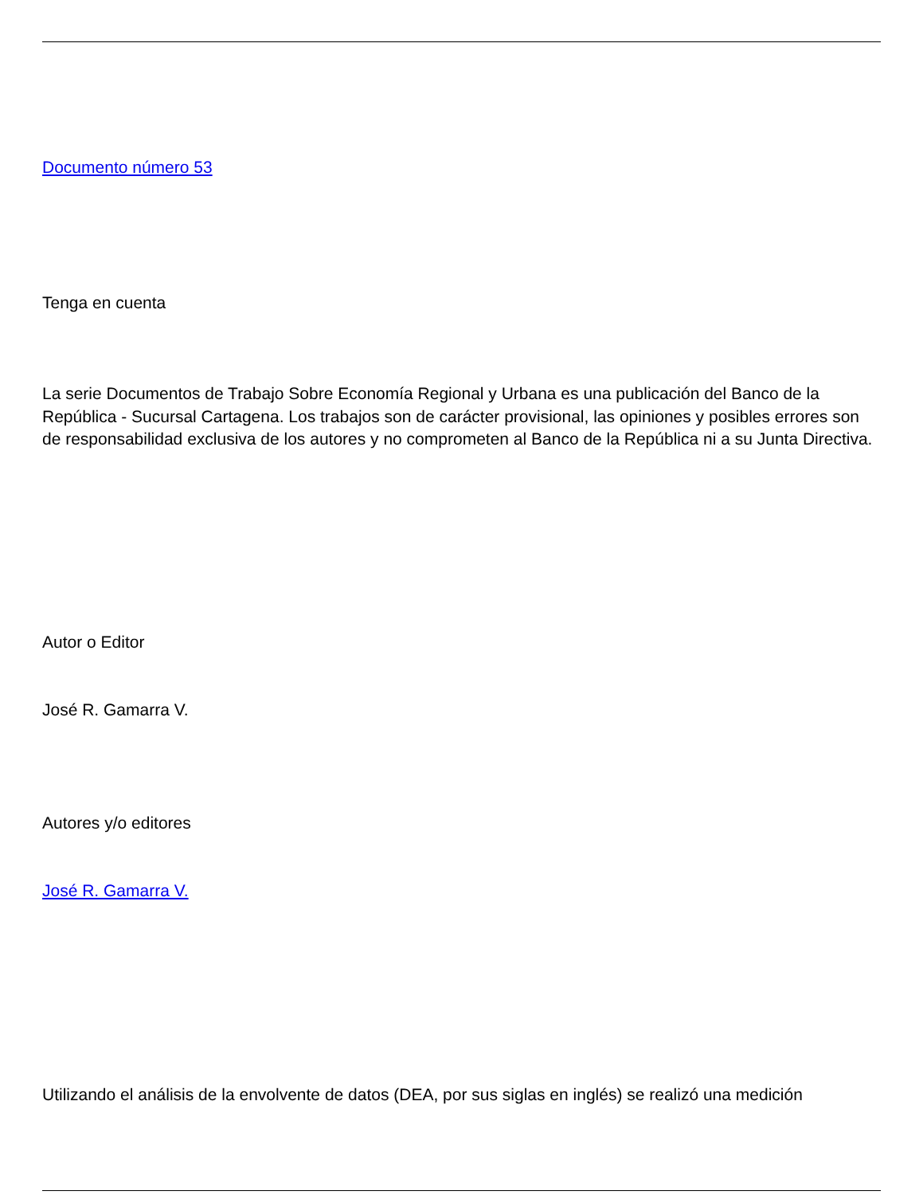Documento número 53
Tenga en cuenta
La serie Documentos de Trabajo Sobre Economía Regional y Urbana es una publicación del Banco de la República - Sucursal Cartagena. Los trabajos son de carácter provisional, las opiniones y posibles errores son de responsabilidad exclusiva de los autores y no comprometen al Banco de la República ni a su Junta Directiva.
Autor o Editor
José R. Gamarra V.
Autores y/o editores
José R. Gamarra V.
Utilizando el análisis de la envolvente de datos (DEA, por sus siglas en inglés) se realizó una medición